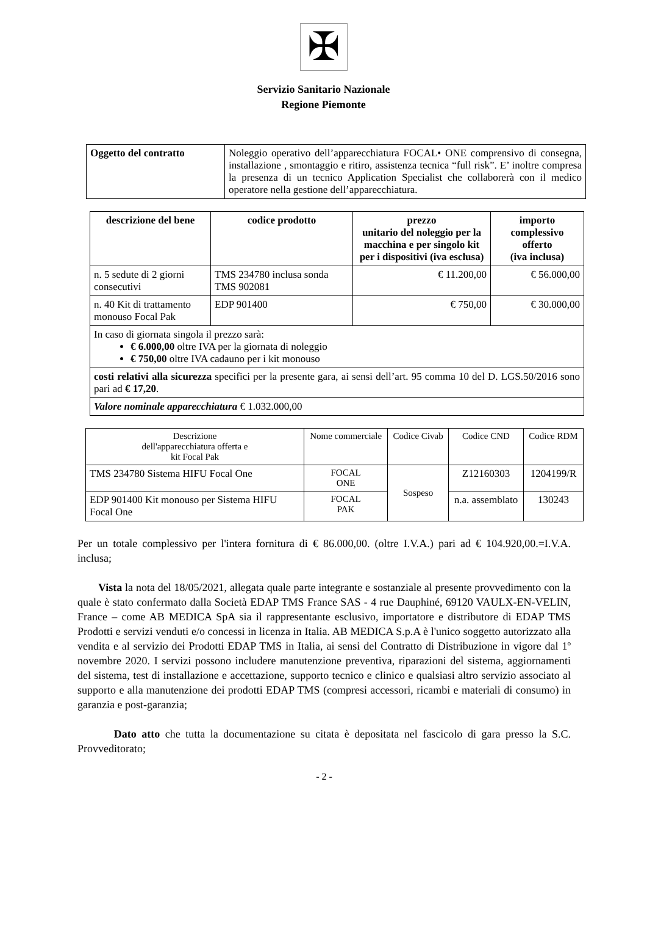✠
Servizio Sanitario Nazionale
Regione Piemonte
| Oggetto del contratto | Noleggio operativo dell’apparecchiatura FOCAL• ONE comprensivo di consegna, installazione , smontaggio e ritiro, assistenza tecnica “full risk”. E’ inoltre compresa la presenza di un tecnico Application Specialist che collaborerà con il medico operatore nella gestione dell’apparecchiatura. |
| descrizione del bene | codice prodotto | prezzo unitario del noleggio per la macchina e per singolo kit per i dispositivi (iva esclusa) | importo complessivo offerto (iva inclusa) |
| --- | --- | --- | --- |
| n. 5 sedute di 2 giorni consecutivi | TMS 234780 inclusa sonda TMS 902081 | € 11.200,00 | € 56.000,00 |
| n. 40 Kit di trattamento monouso Focal Pak | EDP 901400 | € 750,00 | € 30.000,00 |
| In caso di giornata singola il prezzo sarà: € 6.000,00 oltre IVA per la giornata di noleggio € 750,00 oltre IVA cadauno per i kit monouso | | | |
| costi relativi alla sicurezza specifici per la presente gara, ai sensi dell’art. 95 comma 10 del D. LGS.50/2016 sono pari ad € 17,20 . | | | |
| Valore nominale apparecchiatura € 1.032.000,00 | | | |
| Descrizione dell'apparecchiatura offerta e kit Focal Pak | Nome commerciale | Codice Civab | Codice CND | Codice RDM |
| TMS 234780 Sistema HIFU Focal One | FOCAL ONE | Sospeso | Z12160303 | 1204199/R |
| EDP 901400 Kit monouso per Sistema HIFU Focal One | FOCAL PAK | | n.a. assemblato | 130243 |
Per un totale complessivo per l'intera fornitura di € 86.000,00. (oltre I.V.A.) pari ad € 104.920,00.=I.V.A. inclusa;
Vista la nota del 18/05/2021, allegata quale parte integrante e sostanziale al presente provvedimento con la quale è stato confermato dalla Società EDAP TMS France SAS - 4 rue Dauphiné, 69120 VAULX-EN-VELIN, France – come AB MEDICA SpA sia il rappresentante esclusivo, importatore e distributore di EDAP TMS Prodotti e servizi venduti e/o concessi in licenza in Italia. AB MEDICA S.p.A è l'unico soggetto autorizzato alla vendita e al servizio dei Prodotti EDAP TMS in Italia, ai sensi del Contratto di Distribuzione in vigore dal 1º novembre 2020. I servizi possono includere manutenzione preventiva, riparazioni del sistema, aggiornamenti del sistema, test di installazione e accettazione, supporto tecnico e clinico e qualsiasi altro servizio associato al supporto e alla manutenzione dei prodotti EDAP TMS (compresi accessori, ricambi e materiali di consumo) in garanzia e post-garanzia;
Dato atto che tutta la documentazione su citata è depositata nel fascicolo di gara presso la S.C. Provveditorato;
- 2 -